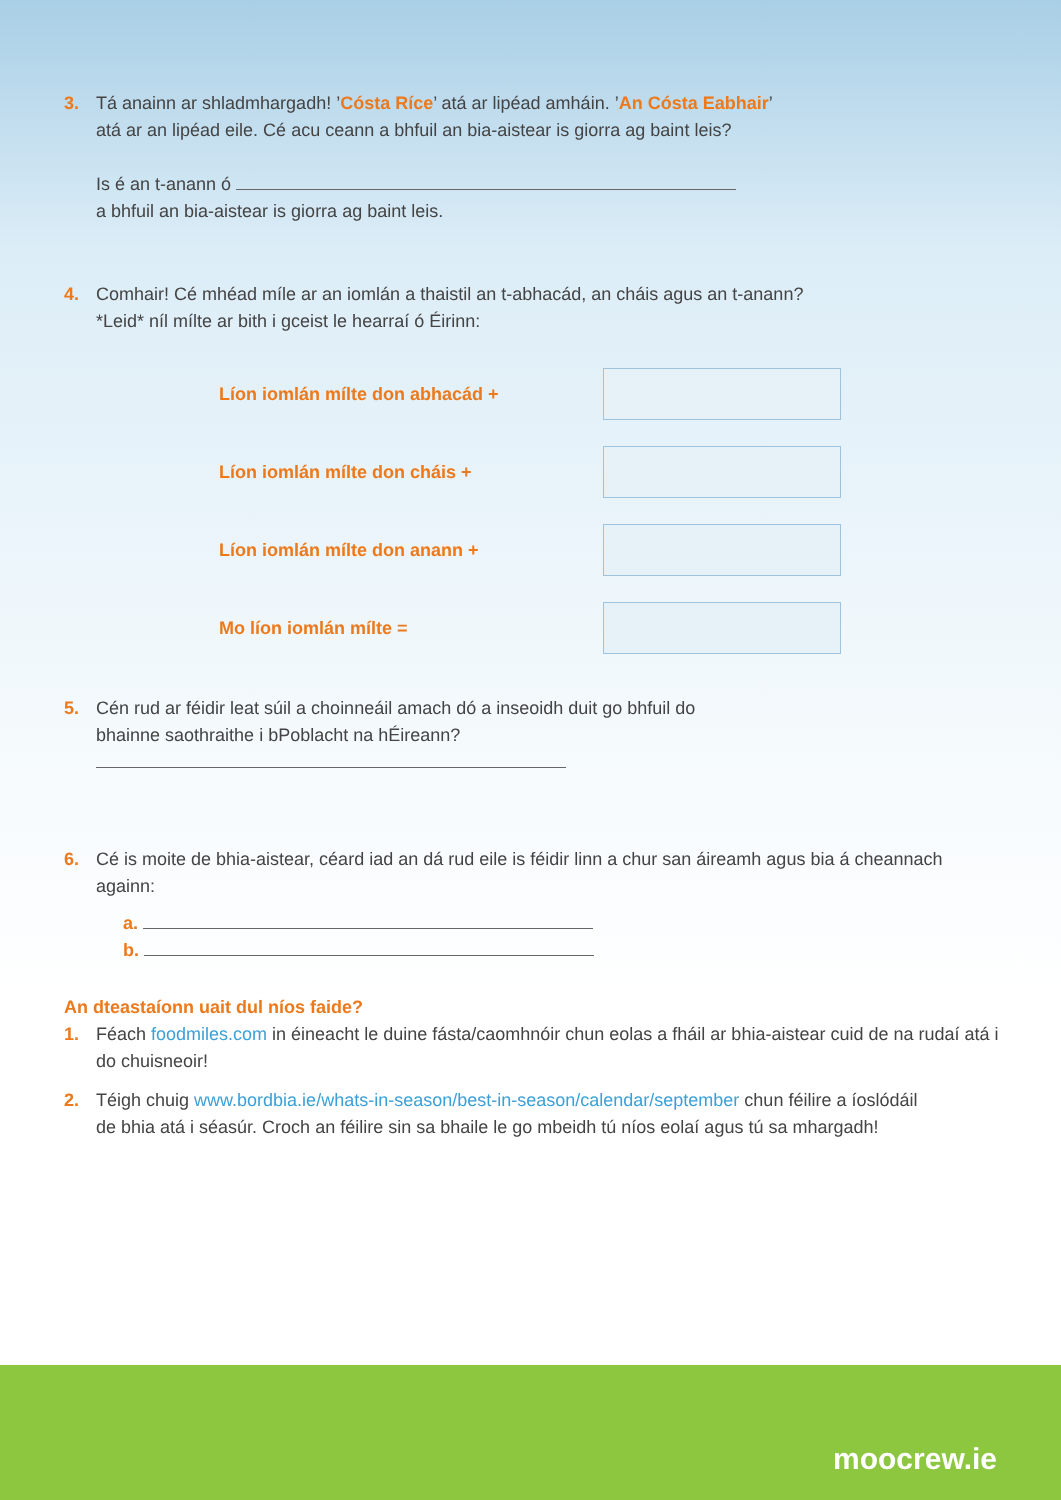3. Tá anainn ar shladmhargadh! ’Cósta Ríce’ atá ar lipéad amháin. ’An Cósta Eabhair’ atá ar an lipéad eile. Cé acu ceann a bhfuil an bia-aistear is giorra ag baint leis?
Is é an t-anann ó
a bhfuil an bia-aistear is giorra ag baint leis.
4. Comhair! Cé mhéad míle ar an iomlán a thaistil an t-abhacád, an cháis agus an t-anann?
*Leid* níl mílte ar bith i gceist le hearraí ó Éirinn:
Líon iomlán mílte don abhacád +
Líon iomlán mílte don cháis +
Líon iomlán mílte don anann +
Mo líon iomlán mílte =
5. Cén rud ar féidir leat súil a choinneáil amach dó a inseoidh duit go bhfuil do bhainne saothraithe i bPoblacht na hÉireann?
6. Cé is moite de bhia-aistear, céard iad an dá rud eile is féidir linn a chur san áireamh agus bia á cheannach againn:
a.
b.
An dteastaíonn uait dul níos faide?
1. Féach foodmiles.com in éineacht le duine fásta/caomhnóir chun eolas a fháil ar bhia-aistear cuid de na rudaí atá i do chuisneoir!
2. Téigh chuig www.bordbia.ie/whats-in-season/best-in-season/calendar/september chun féilire a íoslódáil de bhia atá i séasúr. Croch an féilire sin sa bhaile le go mbeidh tú níos eolaí agus tú sa mhargadh!
moocrew.ie